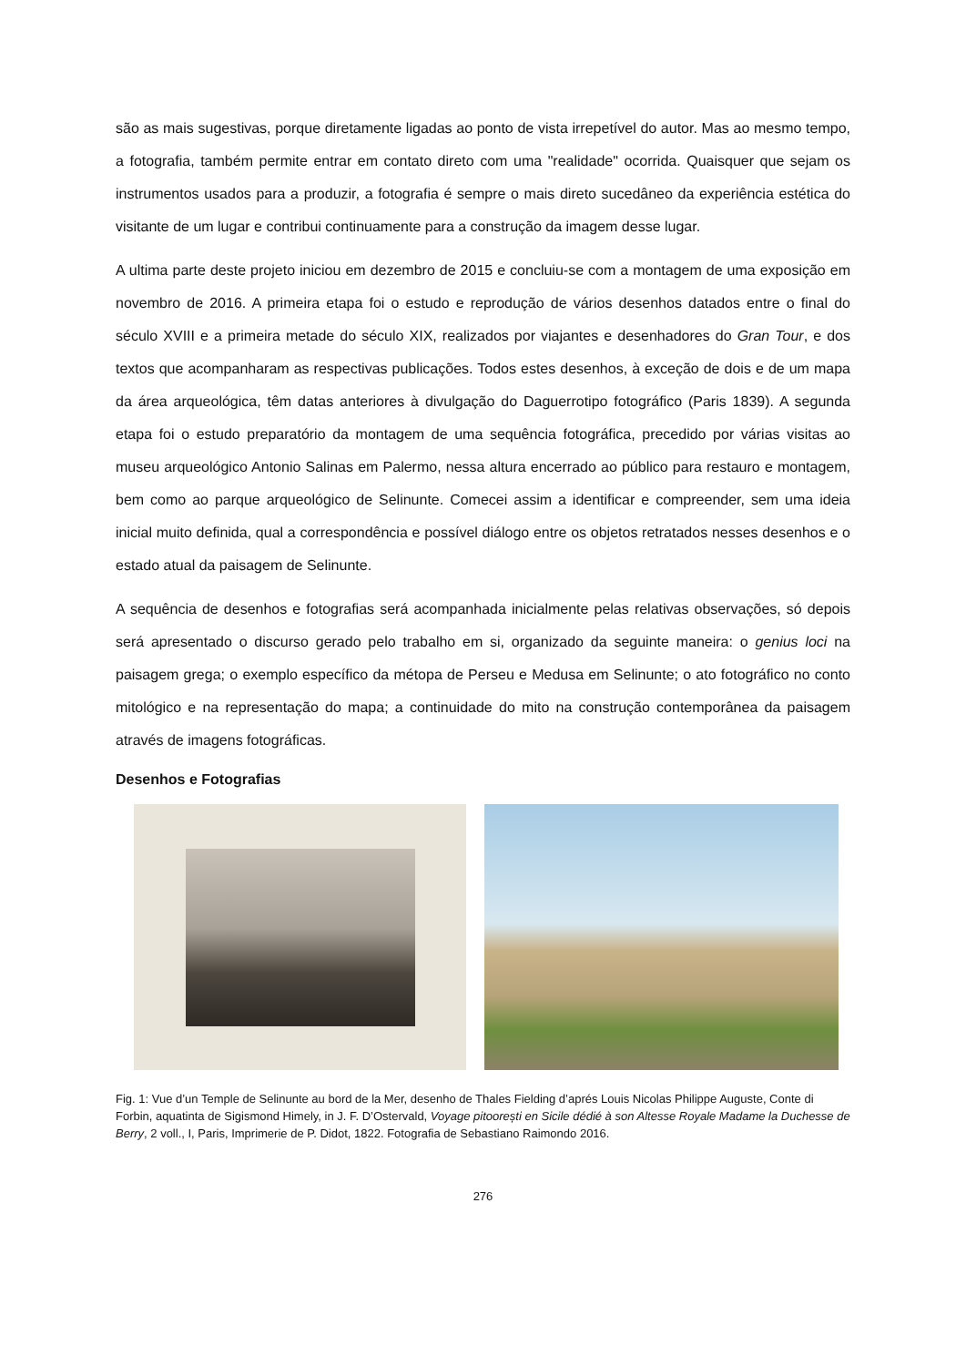são as mais sugestivas, porque diretamente ligadas ao ponto de vista irrepetível do autor. Mas ao mesmo tempo, a fotografia, também permite entrar em contato direto com uma "realidade" ocorrida. Quaisquer que sejam os instrumentos usados para a produzir, a fotografia é sempre o mais direto sucedâneo da experiência estética do visitante de um lugar e contribui continuamente para a construção da imagem desse lugar.
A ultima parte deste projeto iniciou em dezembro de 2015 e concluiu-se com a montagem de uma exposição em novembro de 2016. A primeira etapa foi o estudo e reprodução de vários desenhos datados entre o final do século XVIII e a primeira metade do século XIX, realizados por viajantes e desenhadores do Gran Tour, e dos textos que acompanharam as respectivas publicações. Todos estes desenhos, à exceção de dois e de um mapa da área arqueológica, têm datas anteriores à divulgação do Daguerrotipo fotográfico (Paris 1839). A segunda etapa foi o estudo preparatório da montagem de uma sequência fotográfica, precedido por várias visitas ao museu arqueológico Antonio Salinas em Palermo, nessa altura encerrado ao público para restauro e montagem, bem como ao parque arqueológico de Selinunte. Comecei assim a identificar e compreender, sem uma ideia inicial muito definida, qual a correspondência e possível diálogo entre os objetos retratados nesses desenhos e o estado atual da paisagem de Selinunte.
A sequência de desenhos e fotografias será acompanhada inicialmente pelas relativas observações, só depois será apresentado o discurso gerado pelo trabalho em si, organizado da seguinte maneira: o genius loci na paisagem grega; o exemplo específico da métopa de Perseu e Medusa em Selinunte; o ato fotográfico no conto mitológico e na representação do mapa; a continuidade do mito na construção contemporânea da paisagem através de imagens fotográficas.
Desenhos e Fotografias
Fig. 1: Vue d’un Temple de Selinunte au bord de la Mer, desenho de Thales Fielding d’aprés Louis Nicolas Philippe Auguste, Conte di Forbin, aquatinta de Sigismond Himely, in J. F. D’Ostervald, Voyage pitoorești en Sicile dédié à son Altesse Royale Madame la Duchesse de Berry, 2 voll., I, Paris, Imprimerie de P. Didot, 1822. Fotografia de Sebastiano Raimondo 2016.
276